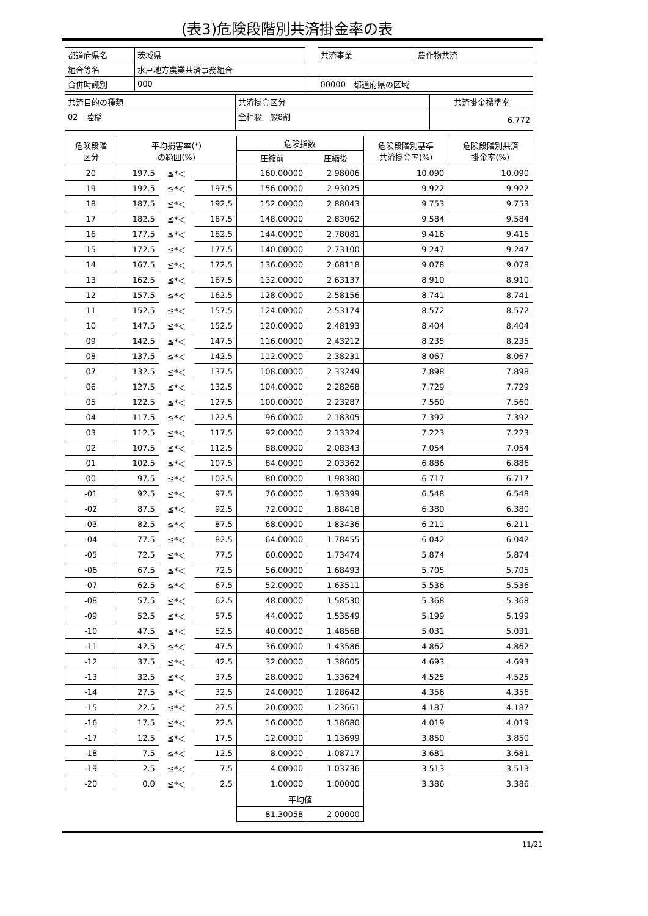(表3)危険段階別共済掛金率の表
| 都道府県名 | 茨城県 | | 共済事業 | 農作物共済 |
| 組合等名 | 水戸地方農業共済事務組合 | | | |
| 合併時識別 | 000 | | 00000 都道府県の区域 | |
| 共済目的の種類 | 共済掛金区分 | 共済掛金標準率 |
| 02 陸稲 | 全相殺一般8割 | 6.772 |
| 危険段階 区分 | 平均損害率(*) の範囲(%) | | | 危険指数 | | 危険段階別基準 共済掛金率(%) | 危険段階別共済 掛金率(%) |
| --- | --- | --- | --- | --- | --- | --- | --- |
| | | | | 圧縮前 | 圧縮後 | | |
| 20 | 197.5 | ≦*＜ | | 160.00000 | 2.98006 | 10.090 | 10.090 |
| 19 | 192.5 | ≦*＜ | 197.5 | 156.00000 | 2.93025 | 9.922 | 9.922 |
| 18 | 187.5 | ≦*＜ | 192.5 | 152.00000 | 2.88043 | 9.753 | 9.753 |
| 17 | 182.5 | ≦*＜ | 187.5 | 148.00000 | 2.83062 | 9.584 | 9.584 |
| 16 | 177.5 | ≦*＜ | 182.5 | 144.00000 | 2.78081 | 9.416 | 9.416 |
| 15 | 172.5 | ≦*＜ | 177.5 | 140.00000 | 2.73100 | 9.247 | 9.247 |
| 14 | 167.5 | ≦*＜ | 172.5 | 136.00000 | 2.68118 | 9.078 | 9.078 |
| 13 | 162.5 | ≦*＜ | 167.5 | 132.00000 | 2.63137 | 8.910 | 8.910 |
| 12 | 157.5 | ≦*＜ | 162.5 | 128.00000 | 2.58156 | 8.741 | 8.741 |
| 11 | 152.5 | ≦*＜ | 157.5 | 124.00000 | 2.53174 | 8.572 | 8.572 |
| 10 | 147.5 | ≦*＜ | 152.5 | 120.00000 | 2.48193 | 8.404 | 8.404 |
| 09 | 142.5 | ≦*＜ | 147.5 | 116.00000 | 2.43212 | 8.235 | 8.235 |
| 08 | 137.5 | ≦*＜ | 142.5 | 112.00000 | 2.38231 | 8.067 | 8.067 |
| 07 | 132.5 | ≦*＜ | 137.5 | 108.00000 | 2.33249 | 7.898 | 7.898 |
| 06 | 127.5 | ≦*＜ | 132.5 | 104.00000 | 2.28268 | 7.729 | 7.729 |
| 05 | 122.5 | ≦*＜ | 127.5 | 100.00000 | 2.23287 | 7.560 | 7.560 |
| 04 | 117.5 | ≦*＜ | 122.5 | 96.00000 | 2.18305 | 7.392 | 7.392 |
| 03 | 112.5 | ≦*＜ | 117.5 | 92.00000 | 2.13324 | 7.223 | 7.223 |
| 02 | 107.5 | ≦*＜ | 112.5 | 88.00000 | 2.08343 | 7.054 | 7.054 |
| 01 | 102.5 | ≦*＜ | 107.5 | 84.00000 | 2.03362 | 6.886 | 6.886 |
| 00 | 97.5 | ≦*＜ | 102.5 | 80.00000 | 1.98380 | 6.717 | 6.717 |
| -01 | 92.5 | ≦*＜ | 97.5 | 76.00000 | 1.93399 | 6.548 | 6.548 |
| -02 | 87.5 | ≦*＜ | 92.5 | 72.00000 | 1.88418 | 6.380 | 6.380 |
| -03 | 82.5 | ≦*＜ | 87.5 | 68.00000 | 1.83436 | 6.211 | 6.211 |
| -04 | 77.5 | ≦*＜ | 82.5 | 64.00000 | 1.78455 | 6.042 | 6.042 |
| -05 | 72.5 | ≦*＜ | 77.5 | 60.00000 | 1.73474 | 5.874 | 5.874 |
| -06 | 67.5 | ≦*＜ | 72.5 | 56.00000 | 1.68493 | 5.705 | 5.705 |
| -07 | 62.5 | ≦*＜ | 67.5 | 52.00000 | 1.63511 | 5.536 | 5.536 |
| -08 | 57.5 | ≦*＜ | 62.5 | 48.00000 | 1.58530 | 5.368 | 5.368 |
| -09 | 52.5 | ≦*＜ | 57.5 | 44.00000 | 1.53549 | 5.199 | 5.199 |
| -10 | 47.5 | ≦*＜ | 52.5 | 40.00000 | 1.48568 | 5.031 | 5.031 |
| -11 | 42.5 | ≦*＜ | 47.5 | 36.00000 | 1.43586 | 4.862 | 4.862 |
| -12 | 37.5 | ≦*＜ | 42.5 | 32.00000 | 1.38605 | 4.693 | 4.693 |
| -13 | 32.5 | ≦*＜ | 37.5 | 28.00000 | 1.33624 | 4.525 | 4.525 |
| -14 | 27.5 | ≦*＜ | 32.5 | 24.00000 | 1.28642 | 4.356 | 4.356 |
| -15 | 22.5 | ≦*＜ | 27.5 | 20.00000 | 1.23661 | 4.187 | 4.187 |
| -16 | 17.5 | ≦*＜ | 22.5 | 16.00000 | 1.18680 | 4.019 | 4.019 |
| -17 | 12.5 | ≦*＜ | 17.5 | 12.00000 | 1.13699 | 3.850 | 3.850 |
| -18 | 7.5 | ≦*＜ | 12.5 | 8.00000 | 1.08717 | 3.681 | 3.681 |
| -19 | 2.5 | ≦*＜ | 7.5 | 4.00000 | 1.03736 | 3.513 | 3.513 |
| -20 | 0.0 | ≦*＜ | 2.5 | 1.00000 | 1.00000 | 3.386 | 3.386 |
| | | | | 平均値 | | | |
| | | | | 81.30058 | 2.00000 | | |
11/21